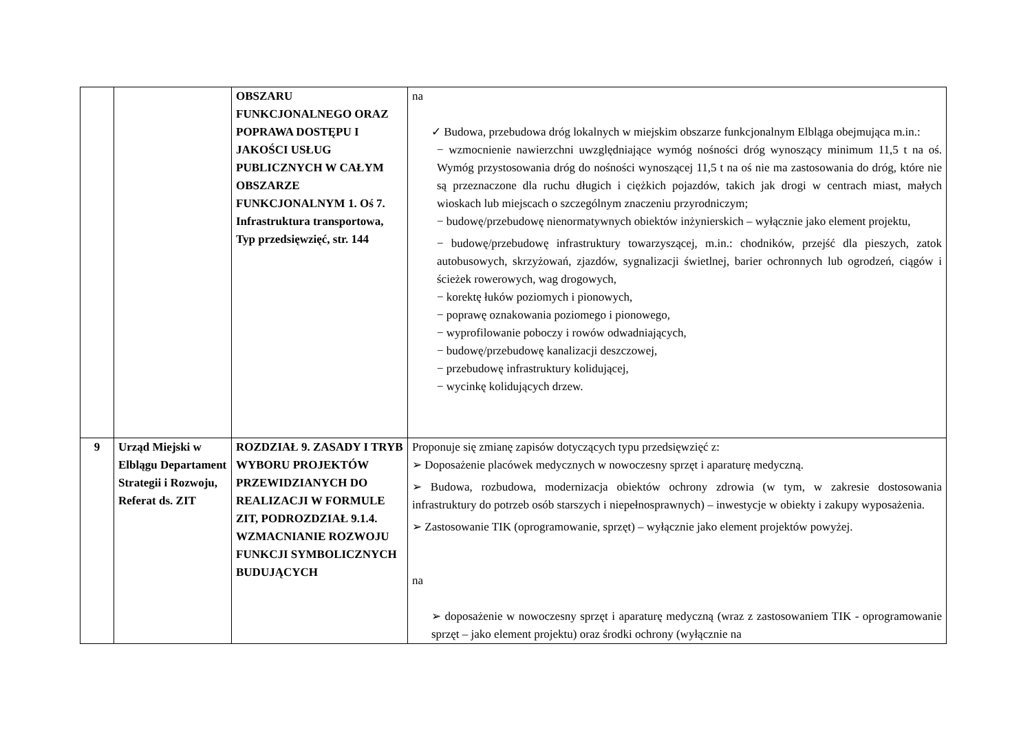| | | OBSZARU FUNKCJONALNEGO ORAZ POPRAWA DOSTĘPU I JAKOŚCI USŁUG PUBLICZNYCH W CAŁYM OBSZARZE FUNKCJONALNYM 1. Oś 7. Infrastruktura transportowa, Typ przedsięwzięć, str. 144 | na ✓ Budowa, przebudowa dróg lokalnych w miejskim obszarze funkcjonalnym Elbląga obejmująca m.in.: − wzmocnienie nawierzchni uwzględniające wymóg nośności dróg wynoszący minimum 11,5 t na oś. Wymóg przystosowania dróg do nośności wynoszącej 11,5 t na oś nie ma zastosowania do dróg, które nie są przeznaczone dla ruchu długich i ciężkich pojazdów, takich jak drogi w centrach miast, małych wioskach lub miejscach o szczególnym znaczeniu przyrodniczym; − budowę/przebudowę nienormatywnych obiektów inżynierskich – wyłącznie jako element projektu, − budowę/przebudowę infrastruktury towarzyszącej, m.in.: chodników, przejść dla pieszych, zatok autobusowych, skrzyżowań, zjazdów, sygnalizacji świetlnej, barier ochronnych lub ogrodzeń, ciągów i ścieżek rowerowych, wag drogowych, − korektę łuków poziomych i pionowych, − poprawę oznakowania poziomego i pionowego, − wyprofilowanie poboczy i rowów odwadniających, − budowę/przebudowę kanalizacji deszczowej, − przebudowę infrastruktury kolidującej, − wycinkę kolidujących drzew. |
| 9 | Urząd Miejski w Elblągu Departament Strategii i Rozwoju, Referat ds. ZIT | ROZDZIAŁ 9. ZASADY I TRYB WYBORU PROJEKTÓW PRZEWIDZIANYCH DO REALIZACJI W FORMULE ZIT, PODROZDZIAŁ 9.1.4. WZMACNIANIE ROZWOJU FUNKCJI SYMBOLICZNYCH BUDUJĄCYCH | Proponuje się zmianę zapisów dotyczących typu przedsięwzięć z: ➢ Doposażenie placówek medycznych w nowoczesny sprzęt i aparaturę medyczną. ➢ Budowa, rozbudowa, modernizacja obiektów ochrony zdrowia (w tym, w zakresie dostosowania infrastruktury do potrzeb osób starszych i niepełnosprawnych) – inwestycje w obiekty i zakupy wyposażenia. ➢ Zastosowanie TIK (oprogramowanie, sprzęt) – wyłącznie jako element projektów powyżej. na ➢ doposażenie w nowoczesny sprzęt i aparaturę medyczną (wraz z zastosowaniem TIK - oprogramowanie sprzęt – jako element projektu) oraz środki ochrony (wyłącznie na |